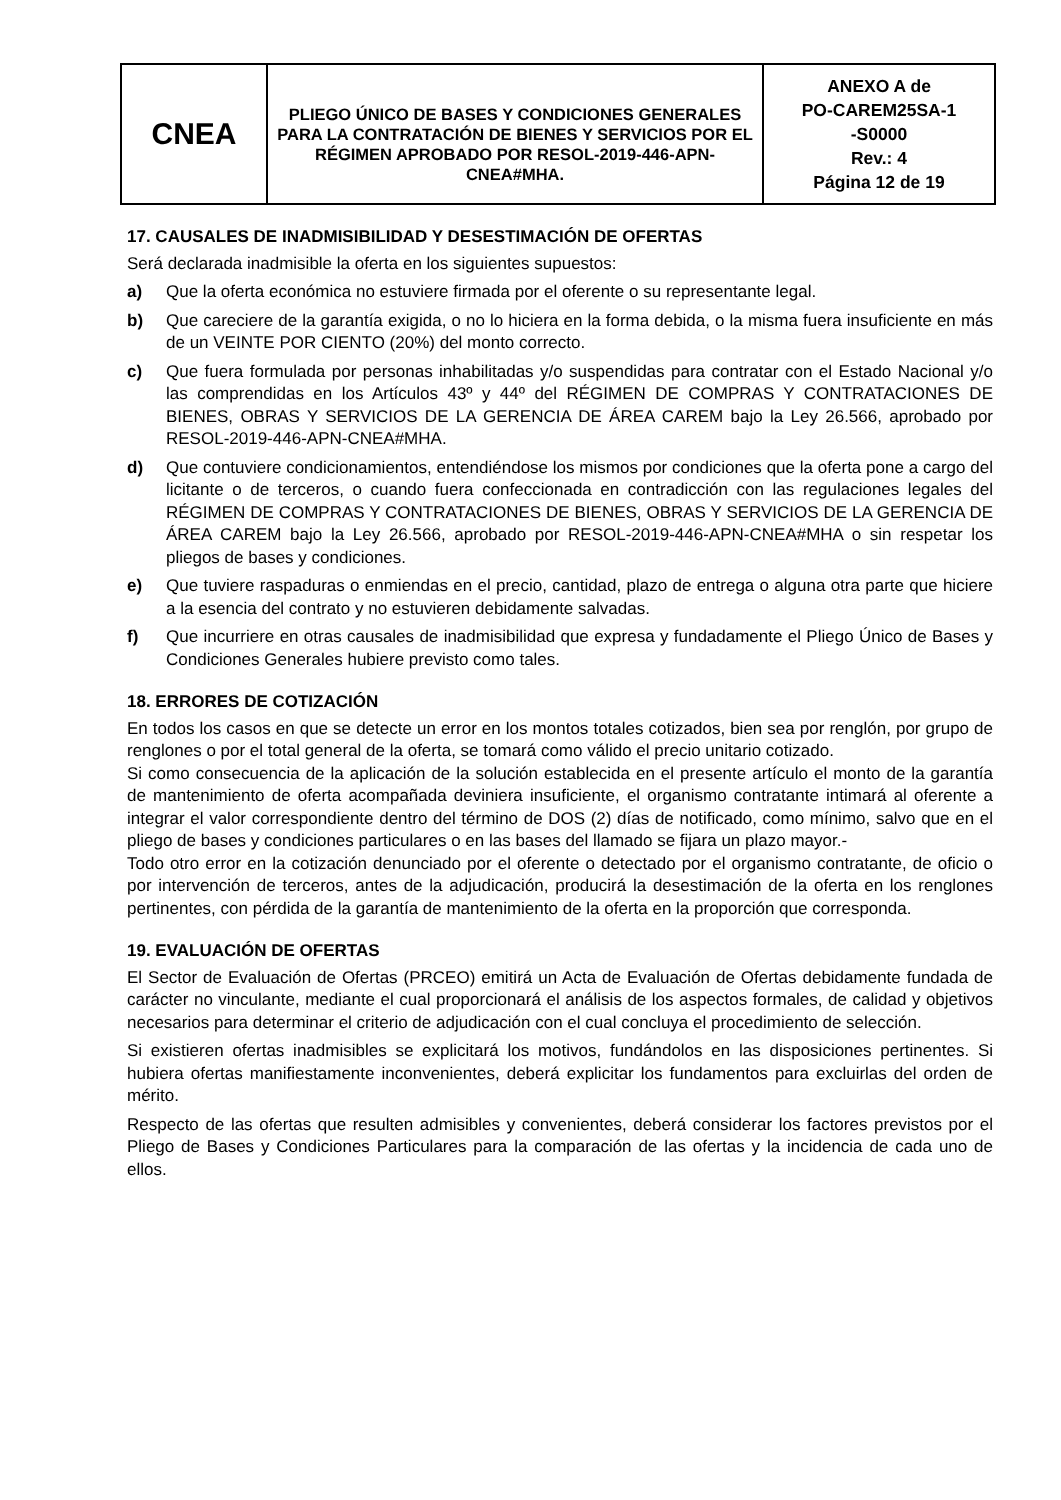| CNEA | PLIEGO ÚNICO DE BASES Y CONDICIONES GENERALES PARA LA CONTRATACIÓN DE BIENES Y SERVICIOS POR EL RÉGIMEN APROBADO POR RESOL-2019-446-APN-CNEA#MHA. | ANEXO A de PO-CAREM25SA-1 -S0000 Rev.: 4 Página 12 de 19 |
17. CAUSALES DE INADMISIBILIDAD Y DESESTIMACIÓN DE OFERTAS
Será declarada inadmisible la oferta en los siguientes supuestos:
a) Que la oferta económica no estuviere firmada por el oferente o su representante legal.
b) Que careciere de la garantía exigida, o no lo hiciera en la forma debida, o la misma fuera insuficiente en más de un VEINTE POR CIENTO (20%) del monto correcto.
c) Que fuera formulada por personas inhabilitadas y/o suspendidas para contratar con el Estado Nacional y/o las comprendidas en los Artículos 43º y 44º del RÉGIMEN DE COMPRAS Y CONTRATACIONES DE BIENES, OBRAS Y SERVICIOS DE LA GERENCIA DE ÁREA CAREM bajo la Ley 26.566, aprobado por RESOL-2019-446-APN-CNEA#MHA.
d) Que contuviere condicionamientos, entendiéndose los mismos por condiciones que la oferta pone a cargo del licitante o de terceros, o cuando fuera confeccionada en contradicción con las regulaciones legales del RÉGIMEN DE COMPRAS Y CONTRATACIONES DE BIENES, OBRAS Y SERVICIOS DE LA GERENCIA DE ÁREA CAREM bajo la Ley 26.566, aprobado por RESOL-2019-446-APN-CNEA#MHA o sin respetar los pliegos de bases y condiciones.
e) Que tuviere raspaduras o enmiendas en el precio, cantidad, plazo de entrega o alguna otra parte que hiciere a la esencia del contrato y no estuvieren debidamente salvadas.
f) Que incurriere en otras causales de inadmisibilidad que expresa y fundadamente el Pliego Único de Bases y Condiciones Generales hubiere previsto como tales.
18. ERRORES DE COTIZACIÓN
En todos los casos en que se detecte un error en los montos totales cotizados, bien sea por renglón, por grupo de renglones o por el total general de la oferta, se tomará como válido el precio unitario cotizado.
Si como consecuencia de la aplicación de la solución establecida en el presente artículo el monto de la garantía de mantenimiento de oferta acompañada deviniera insuficiente, el organismo contratante intimará al oferente a integrar el valor correspondiente dentro del término de DOS (2) días de notificado, como mínimo, salvo que en el pliego de bases y condiciones particulares o en las bases del llamado se fijara un plazo mayor.-
Todo otro error en la cotización denunciado por el oferente o detectado por el organismo contratante, de oficio o por intervención de terceros, antes de la adjudicación, producirá la desestimación de la oferta en los renglones pertinentes, con pérdida de la garantía de mantenimiento de la oferta en la proporción que corresponda.
19. EVALUACIÓN DE OFERTAS
El Sector de Evaluación de Ofertas (PRCEO) emitirá un Acta de Evaluación de Ofertas debidamente fundada de carácter no vinculante, mediante el cual proporcionará el análisis de los aspectos formales, de calidad y objetivos necesarios para determinar el criterio de adjudicación con el cual concluya el procedimiento de selección.
Si existieren ofertas inadmisibles se explicitará los motivos, fundándolos en las disposiciones pertinentes. Si hubiera ofertas manifiestamente inconvenientes, deberá explicitar los fundamentos para excluirlas del orden de mérito.
Respecto de las ofertas que resulten admisibles y convenientes, deberá considerar los factores previstos por el Pliego de Bases y Condiciones Particulares para la comparación de las ofertas y la incidencia de cada uno de ellos.